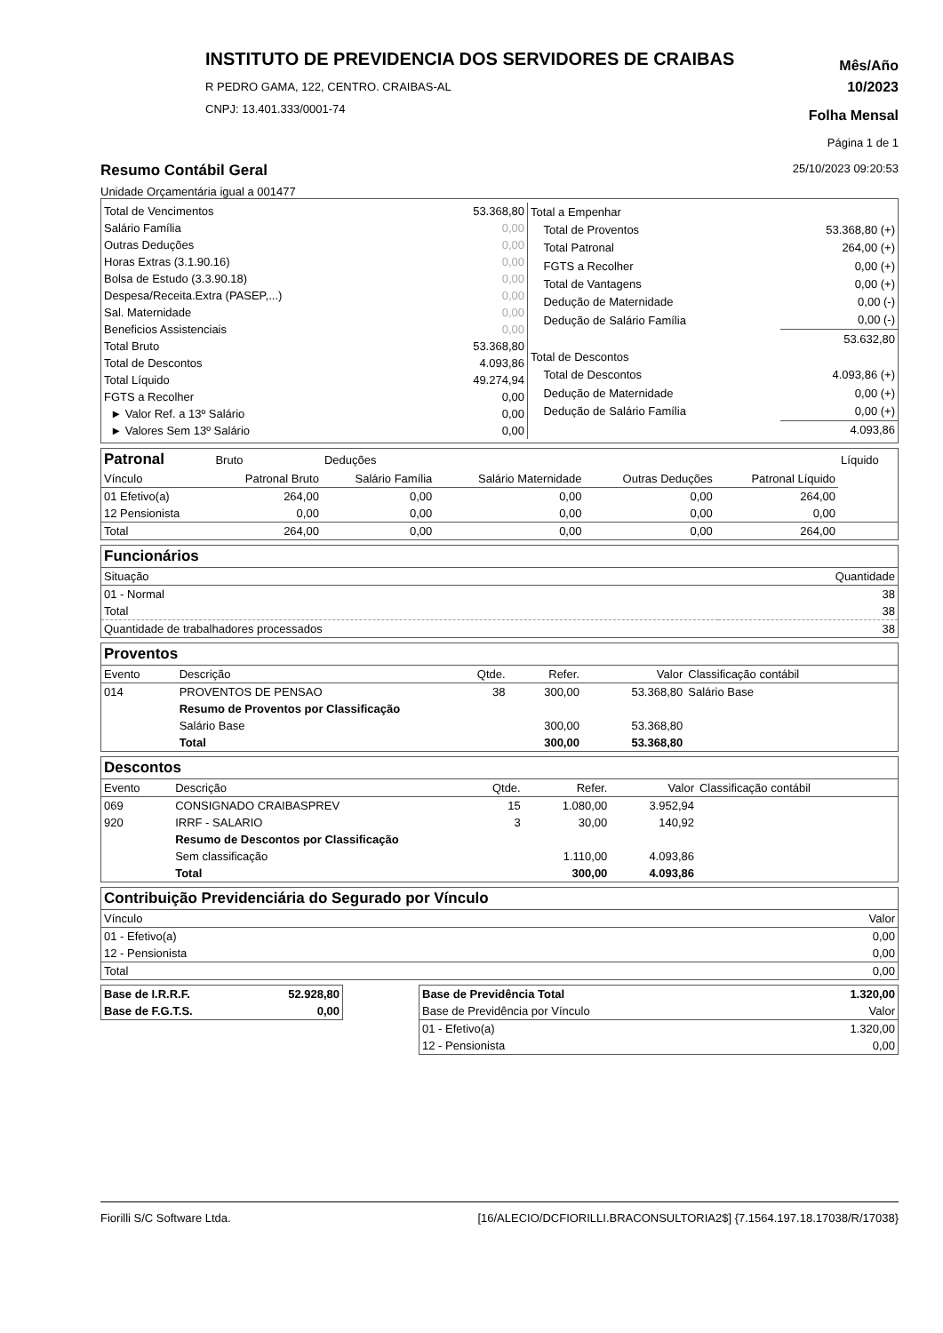INSTITUTO DE PREVIDENCIA DOS SERVIDORES DE CRAIBAS
R PEDRO GAMA, 122, CENTRO. CRAIBAS-AL
CNPJ: 13.401.333/0001-74
Mês/Año
10/2023
Folha Mensal
Página 1 de 1
Resumo Contábil Geral
25/10/2023 09:20:53
Unidade Orçamentária igual a 001477
| Total de Vencimentos | 53.368,80 |
| Salário Família | 0,00 |
| Outras Deduções | 0,00 |
| Horas Extras (3.1.90.16) | 0,00 |
| Bolsa de Estudo (3.3.90.18) | 0,00 |
| Despesa/Receita.Extra (PASEP,...) | 0,00 |
| Sal. Maternidade | 0,00 |
| Beneficios Assistenciais | 0,00 |
| Total Bruto | 53.368,80 |
| Total de Descontos | 4.093,86 |
| Total Líquido | 49.274,94 |
| FGTS a Recolher | 0,00 |
| ► Valor Ref. a 13º Salário | 0,00 |
| ► Valores Sem 13º Salário | 0,00 |
| Total a Empenhar | |
| Total de Proventos | 53.368,80 (+) |
| Total Patronal | 264,00 (+) |
| FGTS a Recolher | 0,00 (+) |
| Total de Vantagens | 0,00 (+) |
| Dedução de Maternidade | 0,00 (-) |
| Dedução de Salário Família | 0,00 (-) |
| | 53.632,80 |
| Total de Descontos | |
| Total de Descontos | 4.093,86 (+) |
| Dedução de Maternidade | 0,00 (+) |
| Dedução de Salário Família | 0,00 (+) |
| | 4.093,86 |
| Patronal | Bruto | Deduções | | | | Líquido |
| --- | --- | --- | --- | --- | --- | --- |
| Vínculo | Patronal Bruto | Salário Família | Salário Maternidade | Outras Deduções | Patronal Líquido | |
| 01 Efetivo(a) | 264,00 | 0,00 | 0,00 | 0,00 | 264,00 | |
| 12 Pensionista | 0,00 | 0,00 | 0,00 | 0,00 | 0,00 | |
| Total | 264,00 | 0,00 | 0,00 | 0,00 | 264,00 | |
Funcionários
| Situação | Quantidade |
| 01 - Normal | 38 |
| Total | 38 |
| Quantidade de trabalhadores processados | 38 |
Proventos
| Evento | Descrição | Qtde. | Refer. | Valor | Classificação contábil |
| 014 | PROVENTOS DE PENSAO | 38 | 300,00 | 53.368,80 | Salário Base |
| | Resumo de Proventos por Classificação | | | | |
| | Salário Base | | 300,00 | 53.368,80 | |
| | Total | | 300,00 | 53.368,80 | |
Descontos
| Evento | Descrição | Qtde. | Refer. | Valor | Classificação contábil |
| 069 | CONSIGNADO CRAIBASPREV | 15 | 1.080,00 | 3.952,94 | |
| 920 | IRRF - SALARIO | 3 | 30,00 | 140,92 | |
| | Resumo de Descontos por Classificação | | | | |
| | Sem classificação | | 1.110,00 | 4.093,86 | |
| | Total | | 300,00 | 4.093,86 | |
Contribuição Previdenciária do Segurado por Vínculo
| Vínculo | Valor |
| 01 - Efetivo(a) | 0,00 |
| 12 - Pensionista | 0,00 |
| Total | 0,00 |
| Base de I.R.R.F. | 52.928,80 |
| Base de F.G.T.S. | 0,00 |
| Base de Previdência Total | 1.320,00 |
| Base de Previdência por Vínculo | Valor |
| 01 - Efetivo(a) | 1.320,00 |
| 12 - Pensionista | 0,00 |
Fiorilli S/C Software Ltda. [16/ALECIO/DCFIORILLI.BRACONSULTORIA2$] {7.1564.197.18.17038/R/17038}